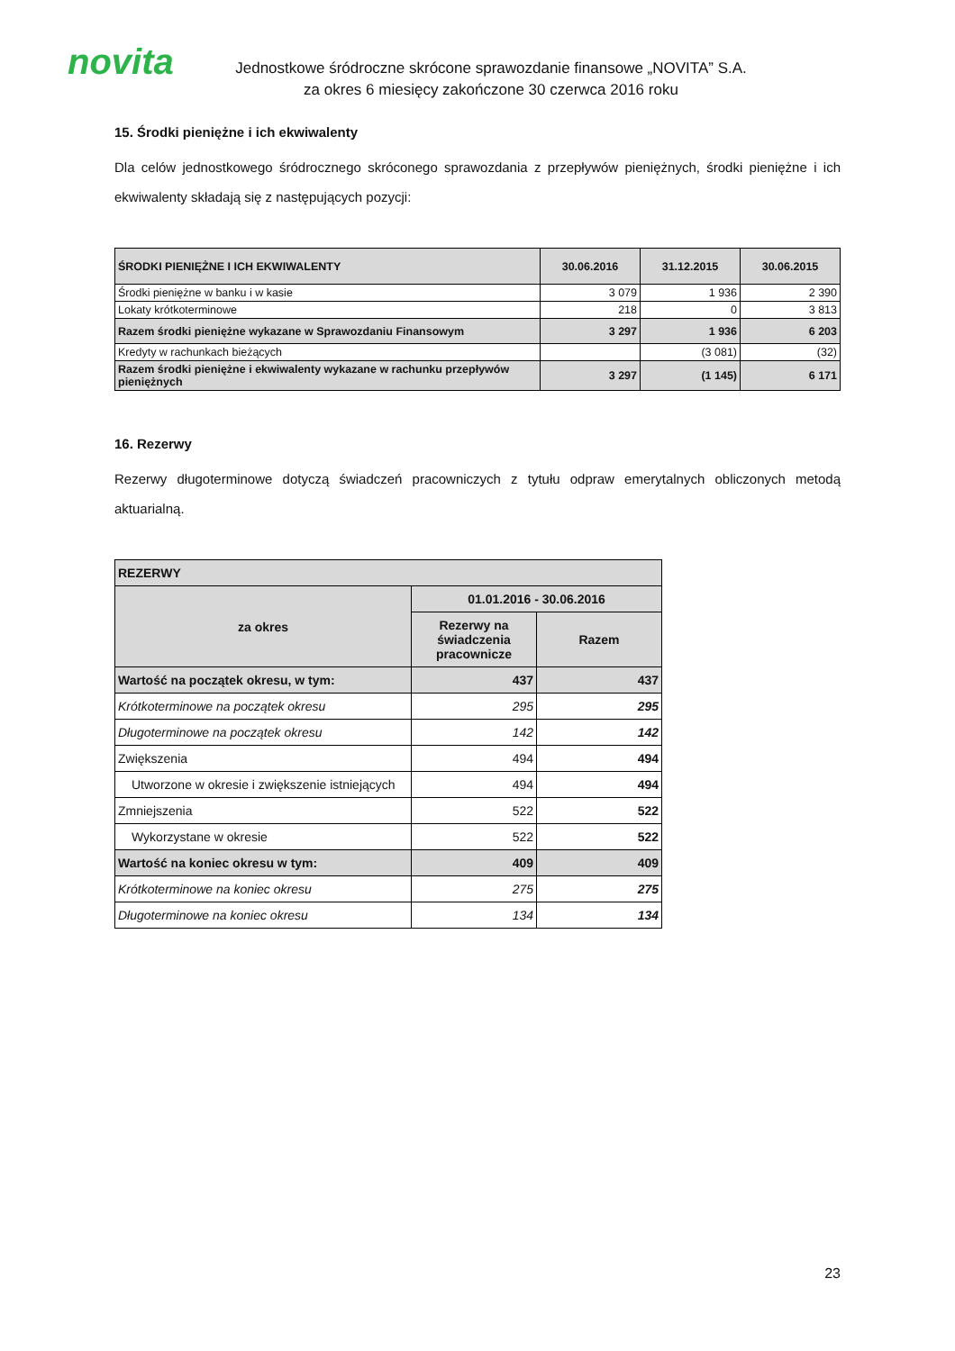novita
Jednostkowe śródroczne skrócone sprawozdanie finansowe „NOVITA” S.A.
za okres 6 miesięcy zakończone 30 czerwca 2016 roku
15. Środki pieniężne i ich ekwiwalenty
Dla celów jednostkowego śródrocznego skróconego sprawozdania z przepływów pieniężnych, środki pieniężne i ich ekwiwalenty składają się z następujących pozycji:
| ŚRODKI PIENIĘŻNE I ICH EKWIWALENTY | 30.06.2016 | 31.12.2015 | 30.06.2015 |
| --- | --- | --- | --- |
| Środki pieniężne w banku i w kasie | 3 079 | 1 936 | 2 390 |
| Lokaty krótkoterminowe | 218 | 0 | 3 813 |
| Razem środki pieniężne wykazane w Sprawozdaniu Finansowym | 3 297 | 1 936 | 6 203 |
| Kredyty w rachunkach bieżących | | (3 081) | (32) |
| Razem środki pieniężne i ekwiwalenty wykazane w rachunku przepływów pieniężnych | 3 297 | (1 145) | 6 171 |
16. Rezerwy
Rezerwy długoterminowe dotyczą świadczeń pracowniczych z tytułu odpraw emerytalnych obliczonych metodą aktuarialną.
| REZERWY | | |
| za okres | 01.01.2016 - 30.06.2016 | |
| | Rezerwy na świadczenia pracownicze | Razem |
| Wartość na początek okresu, w tym: | 437 | 437 |
| Krótkoterminowe na początek okresu | 295 | 295 |
| Długoterminowe na początek okresu | 142 | 142 |
| Zwiększenia | 494 | 494 |
| Utworzone w okresie i zwiększenie istniejących | 494 | 494 |
| Zmniejszenia | 522 | 522 |
| Wykorzystane w okresie | 522 | 522 |
| Wartość na koniec okresu w tym: | 409 | 409 |
| Krótkoterminowe na koniec okresu | 275 | 275 |
| Długoterminowe na koniec okresu | 134 | 134 |
23